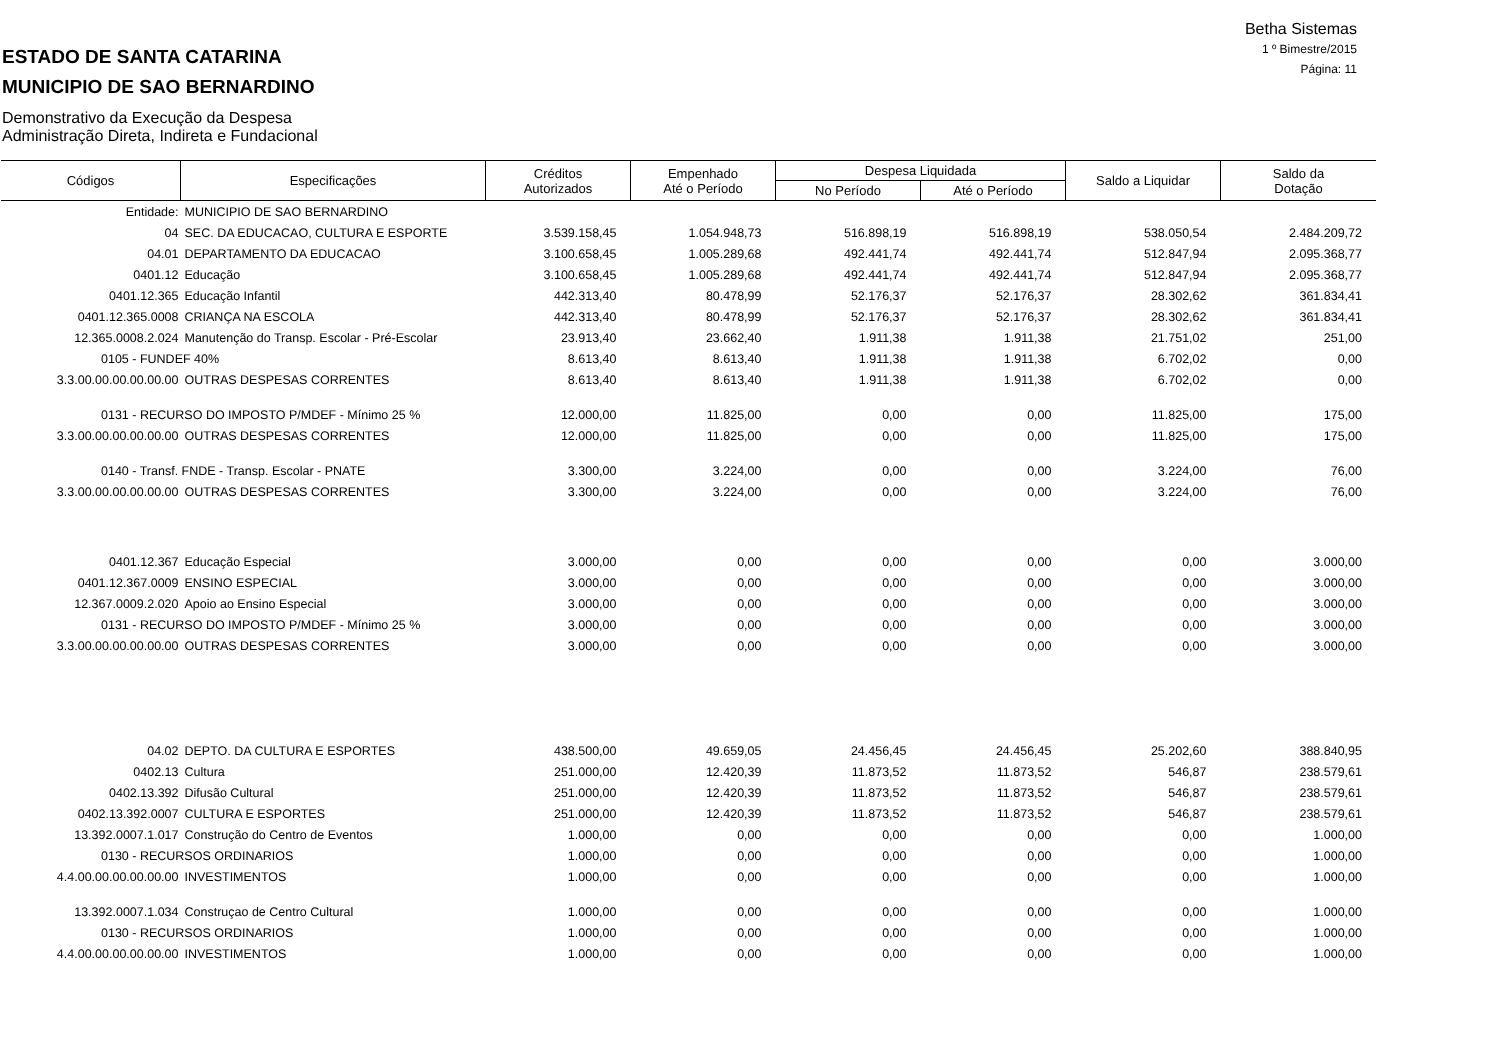Betha Sistemas
1 º Bimestre/2015
Página: 11
ESTADO DE SANTA CATARINA
MUNICIPIO DE SAO BERNARDINO
Demonstrativo da Execução da Despesa
Administração Direta, Indireta e Fundacional
| Códigos | Especificações | Créditos Autorizados | Empenhado Até o Período | Despesa Liquidada | | Saldo a Liquidar | Saldo da Dotação |
| --- | --- | --- | --- | --- | --- | --- | --- |
| | | | | No Período | Até o Período | | |
| Entidade: | MUNICIPIO DE SAO BERNARDINO | | | | | | |
| 04 | SEC. DA EDUCACAO, CULTURA E ESPORTE | 3.539.158,45 | 1.054.948,73 | 516.898,19 | 516.898,19 | 538.050,54 | 2.484.209,72 |
| 04.01 | DEPARTAMENTO DA EDUCACAO | 3.100.658,45 | 1.005.289,68 | 492.441,74 | 492.441,74 | 512.847,94 | 2.095.368,77 |
| 0401.12 | Educação | 3.100.658,45 | 1.005.289,68 | 492.441,74 | 492.441,74 | 512.847,94 | 2.095.368,77 |
| 0401.12.365 | Educação Infantil | 442.313,40 | 80.478,99 | 52.176,37 | 52.176,37 | 28.302,62 | 361.834,41 |
| 0401.12.365.0008 | CRIANÇA NA ESCOLA | 442.313,40 | 80.478,99 | 52.176,37 | 52.176,37 | 28.302,62 | 361.834,41 |
| 12.365.0008.2.024 | Manutenção do Transp. Escolar - Pré-Escolar | 23.913,40 | 23.662,40 | 1.911,38 | 1.911,38 | 21.751,02 | 251,00 |
| 0105 - FUNDEF 40% | | 8.613,40 | 8.613,40 | 1.911,38 | 1.911,38 | 6.702,02 | 0,00 |
| 3.3.00.00.00.00.00.00 | OUTRAS DESPESAS CORRENTES | 8.613,40 | 8.613,40 | 1.911,38 | 1.911,38 | 6.702,02 | 0,00 |
| 0131 - RECURSO DO IMPOSTO P/MDEF - Mínimo 25 % | | 12.000,00 | 11.825,00 | 0,00 | 0,00 | 11.825,00 | 175,00 |
| 3.3.00.00.00.00.00.00 | OUTRAS DESPESAS CORRENTES | 12.000,00 | 11.825,00 | 0,00 | 0,00 | 11.825,00 | 175,00 |
| 0140 - Transf. FNDE - Transp. Escolar - PNATE | | 3.300,00 | 3.224,00 | 0,00 | 0,00 | 3.224,00 | 76,00 |
| 3.3.00.00.00.00.00.00 | OUTRAS DESPESAS CORRENTES | 3.300,00 | 3.224,00 | 0,00 | 0,00 | 3.224,00 | 76,00 |
| 0401.12.367 | Educação Especial | 3.000,00 | 0,00 | 0,00 | 0,00 | 0,00 | 3.000,00 |
| 0401.12.367.0009 | ENSINO ESPECIAL | 3.000,00 | 0,00 | 0,00 | 0,00 | 0,00 | 3.000,00 |
| 12.367.0009.2.020 | Apoio ao Ensino Especial | 3.000,00 | 0,00 | 0,00 | 0,00 | 0,00 | 3.000,00 |
| 0131 - RECURSO DO IMPOSTO P/MDEF - Mínimo 25 % | | 3.000,00 | 0,00 | 0,00 | 0,00 | 0,00 | 3.000,00 |
| 3.3.00.00.00.00.00.00 | OUTRAS DESPESAS CORRENTES | 3.000,00 | 0,00 | 0,00 | 0,00 | 0,00 | 3.000,00 |
| 04.02 | DEPTO. DA CULTURA E ESPORTES | 438.500,00 | 49.659,05 | 24.456,45 | 24.456,45 | 25.202,60 | 388.840,95 |
| 0402.13 | Cultura | 251.000,00 | 12.420,39 | 11.873,52 | 11.873,52 | 546,87 | 238.579,61 |
| 0402.13.392 | Difusão Cultural | 251.000,00 | 12.420,39 | 11.873,52 | 11.873,52 | 546,87 | 238.579,61 |
| 0402.13.392.0007 | CULTURA E ESPORTES | 251.000,00 | 12.420,39 | 11.873,52 | 11.873,52 | 546,87 | 238.579,61 |
| 13.392.0007.1.017 | Construção do Centro de Eventos | 1.000,00 | 0,00 | 0,00 | 0,00 | 0,00 | 1.000,00 |
| 0130 - RECURSOS ORDINARIOS | | 1.000,00 | 0,00 | 0,00 | 0,00 | 0,00 | 1.000,00 |
| 4.4.00.00.00.00.00.00 | INVESTIMENTOS | 1.000,00 | 0,00 | 0,00 | 0,00 | 0,00 | 1.000,00 |
| 13.392.0007.1.034 | Construçao de Centro Cultural | 1.000,00 | 0,00 | 0,00 | 0,00 | 0,00 | 1.000,00 |
| 0130 - RECURSOS ORDINARIOS | | 1.000,00 | 0,00 | 0,00 | 0,00 | 0,00 | 1.000,00 |
| 4.4.00.00.00.00.00.00 | INVESTIMENTOS | 1.000,00 | 0,00 | 0,00 | 0,00 | 0,00 | 1.000,00 |